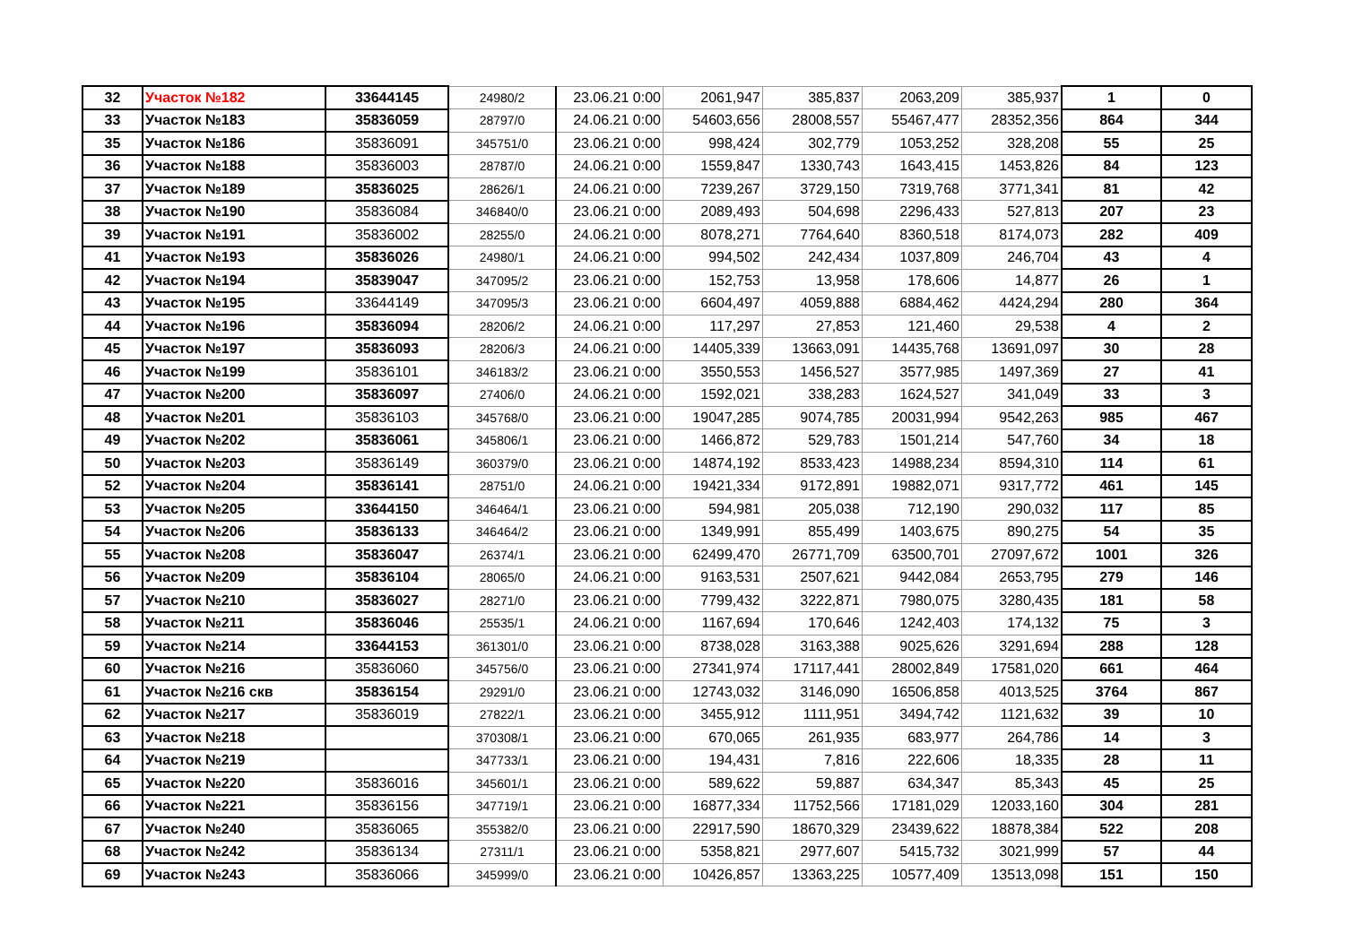| 32 | Участок №182 | 33644145 | 24980/2 | 23.06.21 0:00 | 2061,947 | 385,837 | 2063,209 | 385,937 | 1 | 0 |
| 33 | Участок №183 | 35836059 | 28797/0 | 24.06.21 0:00 | 54603,656 | 28008,557 | 55467,477 | 28352,356 | 864 | 344 |
| 35 | Участок №186 | 35836091 | 345751/0 | 23.06.21 0:00 | 998,424 | 302,779 | 1053,252 | 328,208 | 55 | 25 |
| 36 | Участок №188 | 35836003 | 28787/0 | 24.06.21 0:00 | 1559,847 | 1330,743 | 1643,415 | 1453,826 | 84 | 123 |
| 37 | Участок №189 | 35836025 | 28626/1 | 24.06.21 0:00 | 7239,267 | 3729,150 | 7319,768 | 3771,341 | 81 | 42 |
| 38 | Участок №190 | 35836084 | 346840/0 | 23.06.21 0:00 | 2089,493 | 504,698 | 2296,433 | 527,813 | 207 | 23 |
| 39 | Участок №191 | 35836002 | 28255/0 | 24.06.21 0:00 | 8078,271 | 7764,640 | 8360,518 | 8174,073 | 282 | 409 |
| 41 | Участок №193 | 35836026 | 24980/1 | 24.06.21 0:00 | 994,502 | 242,434 | 1037,809 | 246,704 | 43 | 4 |
| 42 | Участок №194 | 35839047 | 347095/2 | 23.06.21 0:00 | 152,753 | 13,958 | 178,606 | 14,877 | 26 | 1 |
| 43 | Участок №195 | 33644149 | 347095/3 | 23.06.21 0:00 | 6604,497 | 4059,888 | 6884,462 | 4424,294 | 280 | 364 |
| 44 | Участок №196 | 35836094 | 28206/2 | 24.06.21 0:00 | 117,297 | 27,853 | 121,460 | 29,538 | 4 | 2 |
| 45 | Участок №197 | 35836093 | 28206/3 | 24.06.21 0:00 | 14405,339 | 13663,091 | 14435,768 | 13691,097 | 30 | 28 |
| 46 | Участок №199 | 35836101 | 346183/2 | 23.06.21 0:00 | 3550,553 | 1456,527 | 3577,985 | 1497,369 | 27 | 41 |
| 47 | Участок №200 | 35836097 | 27406/0 | 24.06.21 0:00 | 1592,021 | 338,283 | 1624,527 | 341,049 | 33 | 3 |
| 48 | Участок №201 | 35836103 | 345768/0 | 23.06.21 0:00 | 19047,285 | 9074,785 | 20031,994 | 9542,263 | 985 | 467 |
| 49 | Участок №202 | 35836061 | 345806/1 | 23.06.21 0:00 | 1466,872 | 529,783 | 1501,214 | 547,760 | 34 | 18 |
| 50 | Участок №203 | 35836149 | 360379/0 | 23.06.21 0:00 | 14874,192 | 8533,423 | 14988,234 | 8594,310 | 114 | 61 |
| 52 | Участок №204 | 35836141 | 28751/0 | 24.06.21 0:00 | 19421,334 | 9172,891 | 19882,071 | 9317,772 | 461 | 145 |
| 53 | Участок №205 | 33644150 | 346464/1 | 23.06.21 0:00 | 594,981 | 205,038 | 712,190 | 290,032 | 117 | 85 |
| 54 | Участок №206 | 35836133 | 346464/2 | 23.06.21 0:00 | 1349,991 | 855,499 | 1403,675 | 890,275 | 54 | 35 |
| 55 | Участок №208 | 35836047 | 26374/1 | 23.06.21 0:00 | 62499,470 | 26771,709 | 63500,701 | 27097,672 | 1001 | 326 |
| 56 | Участок №209 | 35836104 | 28065/0 | 24.06.21 0:00 | 9163,531 | 2507,621 | 9442,084 | 2653,795 | 279 | 146 |
| 57 | Участок №210 | 35836027 | 28271/0 | 23.06.21 0:00 | 7799,432 | 3222,871 | 7980,075 | 3280,435 | 181 | 58 |
| 58 | Участок №211 | 35836046 | 25535/1 | 24.06.21 0:00 | 1167,694 | 170,646 | 1242,403 | 174,132 | 75 | 3 |
| 59 | Участок №214 | 33644153 | 361301/0 | 23.06.21 0:00 | 8738,028 | 3163,388 | 9025,626 | 3291,694 | 288 | 128 |
| 60 | Участок №216 | 35836060 | 345756/0 | 23.06.21 0:00 | 27341,974 | 17117,441 | 28002,849 | 17581,020 | 661 | 464 |
| 61 | Участок №216 скв | 35836154 | 29291/0 | 23.06.21 0:00 | 12743,032 | 3146,090 | 16506,858 | 4013,525 | 3764 | 867 |
| 62 | Участок №217 | 35836019 | 27822/1 | 23.06.21 0:00 | 3455,912 | 1111,951 | 3494,742 | 1121,632 | 39 | 10 |
| 63 | Участок №218 | | 370308/1 | 23.06.21 0:00 | 670,065 | 261,935 | 683,977 | 264,786 | 14 | 3 |
| 64 | Участок №219 | | 347733/1 | 23.06.21 0:00 | 194,431 | 7,816 | 222,606 | 18,335 | 28 | 11 |
| 65 | Участок №220 | 35836016 | 345601/1 | 23.06.21 0:00 | 589,622 | 59,887 | 634,347 | 85,343 | 45 | 25 |
| 66 | Участок №221 | 35836156 | 347719/1 | 23.06.21 0:00 | 16877,334 | 11752,566 | 17181,029 | 12033,160 | 304 | 281 |
| 67 | Участок №240 | 35836065 | 355382/0 | 23.06.21 0:00 | 22917,590 | 18670,329 | 23439,622 | 18878,384 | 522 | 208 |
| 68 | Участок №242 | 35836134 | 27311/1 | 23.06.21 0:00 | 5358,821 | 2977,607 | 5415,732 | 3021,999 | 57 | 44 |
| 69 | Участок №243 | 35836066 | 345999/0 | 23.06.21 0:00 | 10426,857 | 13363,225 | 10577,409 | 13513,098 | 151 | 150 |